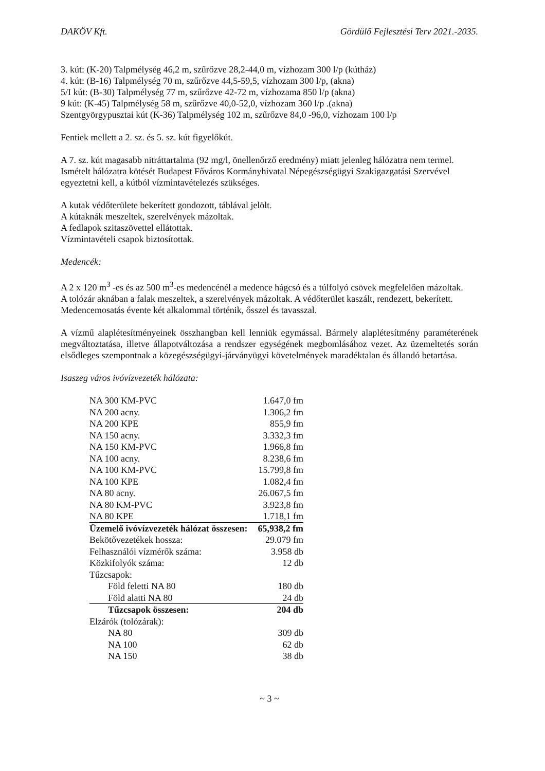DAKÖV Kft. Gördülő Fejlesztési Terv 2021.-2035.
3. kút: (K-20) Talpmélység 46,2 m, szűrőzve 28,2-44,0 m, vízhozam 300 l/p (kútház)
4. kút: (B-16) Talpmélység 70 m, szűrőzve 44,5-59,5, vízhozam 300 l/p, (akna)
5/I kút: (B-30) Talpmélység 77 m, szűrőzve 42-72 m, vízhozama 850 l/p (akna)
9 kút: (K-45) Talpmélység 58 m, szűrőzve 40,0-52,0, vízhozam 360 l/p .(akna)
Szentgyörgypusztai kút (K-36) Talpmélység 102 m, szűrőzve 84,0 -96,0, vízhozam 100 l/p
Fentiek mellett a 2. sz. és 5. sz. kút figyelőkút.
A 7. sz. kút magasabb nitráttartalma (92 mg/l, önellenőrző eredmény) miatt jelenleg hálózatra nem termel. Ismételt hálózatra kötését Budapest Főváros Kormányhivatal Népegészségügyi Szakigazgatási Szervével egyeztetni kell, a kútból vízmintavételezés szükséges.
A kutak védőterülete bekerített gondozott, táblával jelölt.
A kútaknák meszeltek, szerelvények mázoltak.
A fedlapok szitaszövettel ellátottak.
Vízmintavételi csapok biztosítottak.
Medencék:
A 2 x 120 m<sup>3</sup> -es és az 500 m<sup>3</sup>-es medencénél a medence hágcsó és a túlfolyó csövek megfelelően mázoltak.
A tolózár aknában a falak meszeltek, a szerelvények mázoltak. A védőterület kaszált, rendezett, bekerített.
Medencemosatás évente két alkalommal történik, ősszel és tavasszal.
A vízmű alaplétesítményeinek összhangban kell lenniük egymással. Bármely alaplétesítmény paraméterének megváltoztatása, illetve állapotváltozása a rendszer egységének megbomlásához vezet. Az üzemeltetés során elsődleges szempontnak a közegészségügyi-járványügyi követelmények maradéktalan és állandó betartása.
Isaszeg város ivóvízvezeték hálózata:
| NA 300 KM-PVC | 1.647,0 fm |
| NA 200 acny. | 1.306,2 fm |
| NA 200 KPE | 855,9 fm |
| NA 150 acny. | 3.332,3 fm |
| NA 150 KM-PVC | 1.966,8 fm |
| NA 100 acny. | 8.238,6 fm |
| NA 100 KM-PVC | 15.799,8 fm |
| NA 100 KPE | 1.082,4 fm |
| NA 80 acny. | 26.067,5 fm |
| NA 80 KM-PVC | 3.923,8 fm |
| NA 80 KPE | 1.718,1 fm |
| Üzemelő ivóvízvezeték hálózat összesen: | 65,938,2 fm |
| Bekötővezetékek hossza: | 29.079 fm |
| Felhasználói vízmérők száma: | 3.958 db |
| Közkifolyók száma: | 12 db |
| Tűzcsapok: | |
| Föld feletti NA 80 | 180 db |
| Föld alatti NA 80 | 24 db |
| Tűzcsapok összesen: | 204 db |
| Elzárók (tolózárak): | |
| NA 80 | 309 db |
| NA 100 | 62 db |
| NA 150 | 38 db |
~ 3 ~